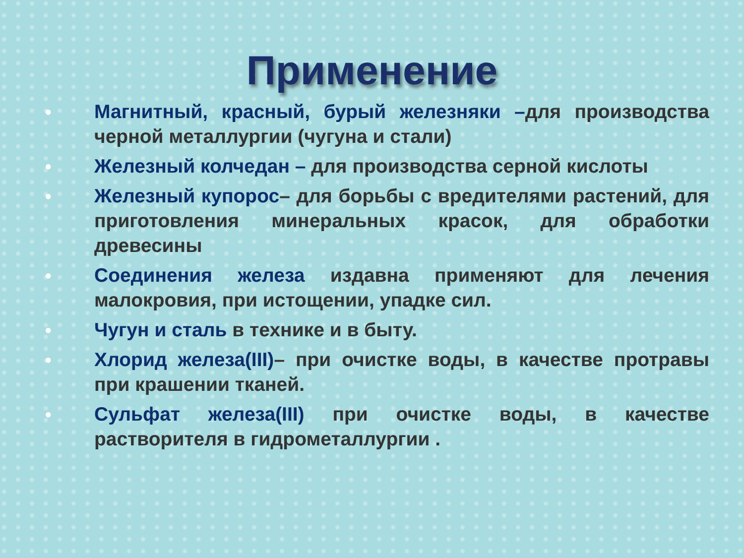Применение
● Магнитный, красный, бурый железняки –для производства черной металлургии (чугуна и стали)
● Железный колчедан – для производства серной кислоты
● Железный купорос– для борьбы с вредителями растений, для приготовления минеральных красок, для обработки древесины
● Соединения железа издавна применяют для лечения малокровия, при истощении, упадке сил.
● Чугун и сталь в технике и в быту.
● Хлорид железа(III)– при очистке воды, в качестве протравы при крашении тканей.
● Сульфат железа(III) при очистке воды, в качестве растворителя в гидрометаллургии .